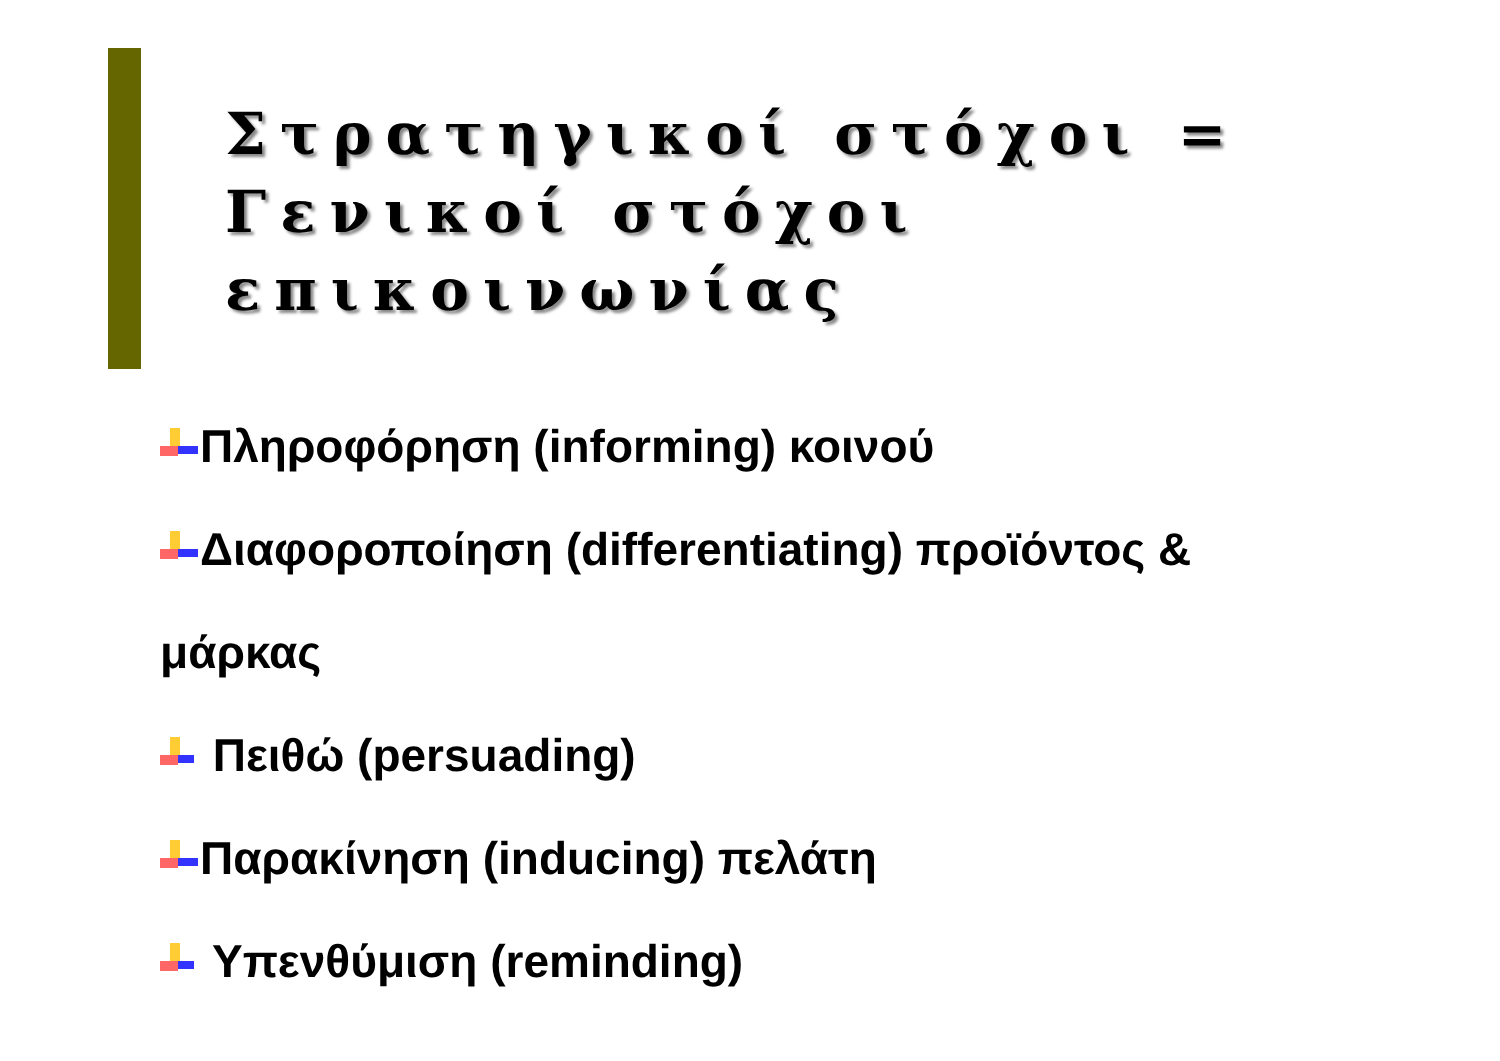Στρατηγικοί στόχοι =
Γενικοί στόχοι επικοινωνίας
Πληροφόρηση (informing) κοινού
Διαφοροποίηση (differentiating) προϊόντος &
μάρκας
Πειθώ (persuading)
Παρακίνηση (inducing) πελάτη
Υπενθύμιση (reminding)